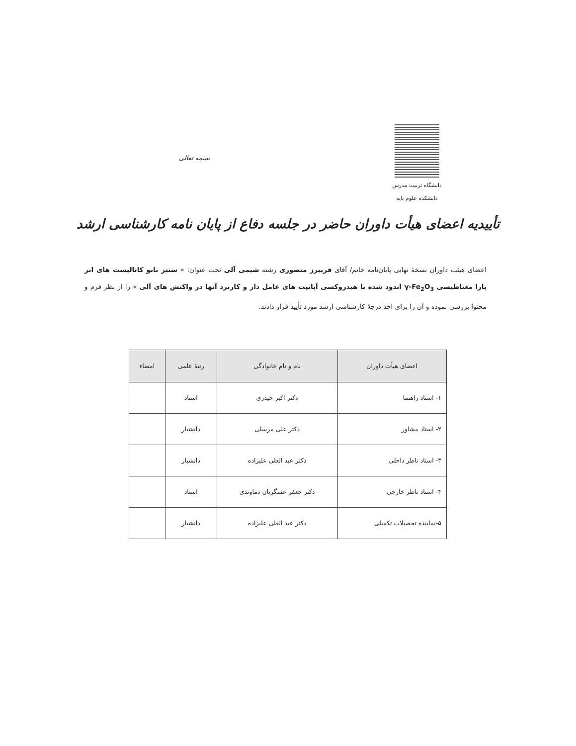دانشگاه تربیت مدرس
دانشکده علوم پایه
بسمه تعالی
تأییدیه اعضای هیأت داوران حاضر در جلسه دفاع از پایان نامه کارشناسی ارشد
اعضای هیئت داوران نسخهٔ نهایی پایان‌نامه خانم/ آقای فریبرز منصوری رشته شیمی آلی تحت عنوان: « سنتز نانو کاتالیست های ابر پارا مغناطیسی γ-Fe<sub>2</sub>O<sub>3</sub> اندود شده با هیدروکسی آپاتیت های عامل دار و کاربرد آنها در واکنش های آلی » را از نظر فرم و محتوا بررسی نموده و آن را برای اخذ درجهٔ کارشناسی ارشد مورد تأیید قرار دادند.
| اعضای هیأت داوران | نام و نام خانوادگی | رتبهٔ علمی | امضاء |
| --- | --- | --- | --- |
| ۱- استاد راهنما | دکتر اکبر حیدری | استاد | |
| ۲- استاد مشاور | دکتر علی مرسلی | دانشیار | |
| ۳- استاد ناظر داخلی | دکتر عبد العلی علیزاده | دانشیار | |
| ۴- استاد ناظر خارجی | دکتر جعفر عسگریان دماوندی | استاد | |
| ۵-نماینده تحصیلات تکمیلی | دکتر عبد العلی علیزاده | دانشیار | |